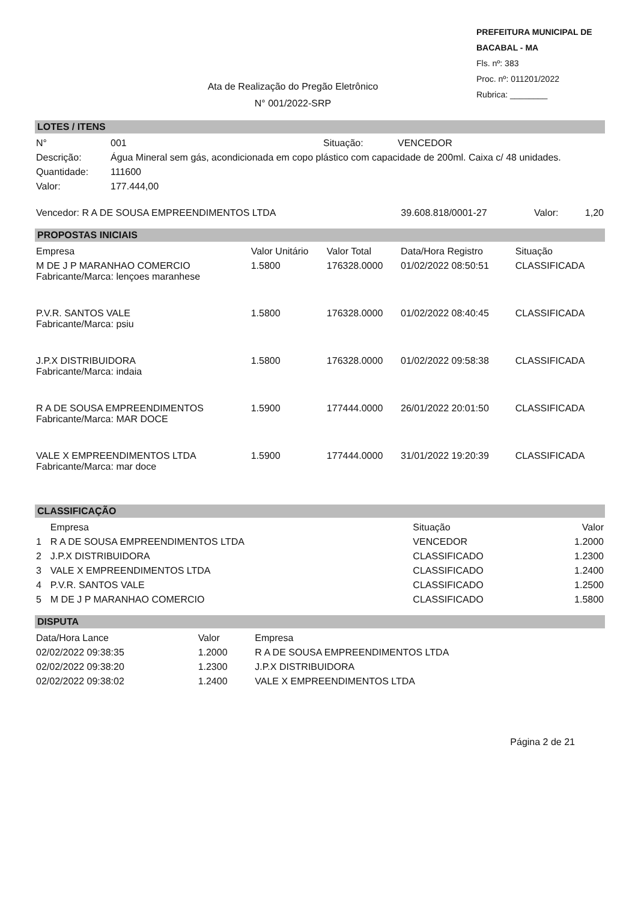PREFEITURA MUNICIPAL DE BACABAL - MA
Fls. nº: 383
Proc. nº: 011201/2022
Rubrica: ________
Ata de Realização do Pregão Eletrônico
N° 001/2022-SRP
LOTES / ITENS
| N° | 001 | Situação: | VENCEDOR |
| Descrição: | Água Mineral sem gás, acondicionada em copo plástico com capacidade de 200ml. Caixa c/ 48 unidades. | | |
| Quantidade: | 111600 | | |
| Valor: | 177.444,00 | | |
| Vencedor: R A DE SOUSA EMPREENDIMENTOS LTDA | 39.608.818/0001-27 | Valor: | 1,20 |
PROPOSTAS INICIAIS
| Empresa | Valor Unitário | Valor Total | Data/Hora Registro | Situação |
| --- | --- | --- | --- | --- |
| M DE J P MARANHAO COMERCIO Fabricante/Marca: lençoes maranhese | 1.5800 | 176328.0000 | 01/02/2022 08:50:51 | CLASSIFICADA |
| P.V.R. SANTOS VALE Fabricante/Marca: psiu | 1.5800 | 176328.0000 | 01/02/2022 08:40:45 | CLASSIFICADA |
| J.P.X DISTRIBUIDORA Fabricante/Marca: indaia | 1.5800 | 176328.0000 | 01/02/2022 09:58:38 | CLASSIFICADA |
| R A DE SOUSA EMPREENDIMENTOS Fabricante/Marca: MAR DOCE | 1.5900 | 177444.0000 | 26/01/2022 20:01:50 | CLASSIFICADA |
| VALE X EMPREENDIMENTOS LTDA Fabricante/Marca: mar doce | 1.5900 | 177444.0000 | 31/01/2022 19:20:39 | CLASSIFICADA |
CLASSIFICAÇÃO
| | Empresa | Situação | Valor |
| --- | --- | --- | --- |
| 1 | R A DE SOUSA EMPREENDIMENTOS LTDA | VENCEDOR | 1.2000 |
| 2 | J.P.X DISTRIBUIDORA | CLASSIFICADO | 1.2300 |
| 3 | VALE X EMPREENDIMENTOS LTDA | CLASSIFICADO | 1.2400 |
| 4 | P.V.R. SANTOS VALE | CLASSIFICADO | 1.2500 |
| 5 | M DE J P MARANHAO COMERCIO | CLASSIFICADO | 1.5800 |
DISPUTA
| Data/Hora Lance | Valor | Empresa |
| --- | --- | --- |
| 02/02/2022 09:38:35 | 1.2000 | R A DE SOUSA EMPREENDIMENTOS LTDA |
| 02/02/2022 09:38:20 | 1.2300 | J.P.X DISTRIBUIDORA |
| 02/02/2022 09:38:02 | 1.2400 | VALE X EMPREENDIMENTOS LTDA |
Página 2 de 21